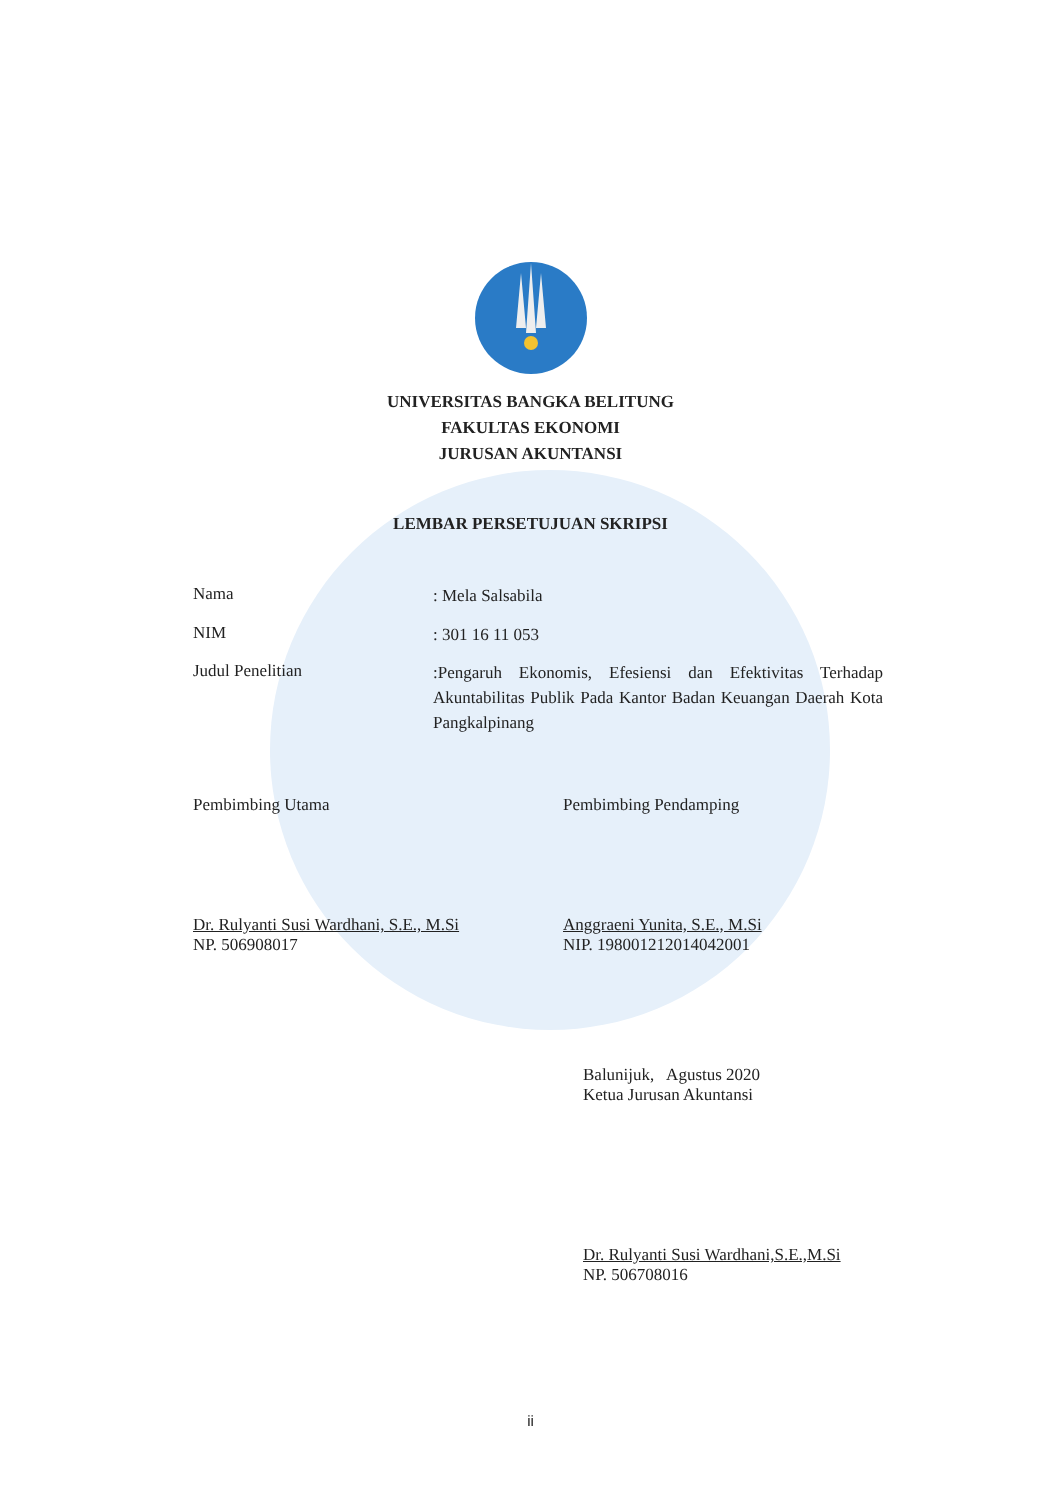UNIVERSITAS BANGKA BELITUNG
FAKULTAS EKONOMI
JURUSAN AKUNTANSI
LEMBAR PERSETUJUAN SKRIPSI
Nama
: Mela Salsabila
NIM
: 301 16 11 053
Judul Penelitian
:Pengaruh Ekonomis, Efesiensi dan Efektivitas Terhadap Akuntabilitas Publik Pada Kantor Badan Keuangan Daerah Kota Pangkalpinang
Pembimbing Utama
Dr. Rulyanti Susi Wardhani, S.E., M.Si
NP. 506908017
Pembimbing Pendamping
Anggraeni Yunita, S.E., M.Si
NIP. 198001212014042001
Balunijuk, Agustus 2020
Ketua Jurusan Akuntansi
Dr. Rulyanti Susi Wardhani,S.E.,M.Si
NP. 506708016
ii